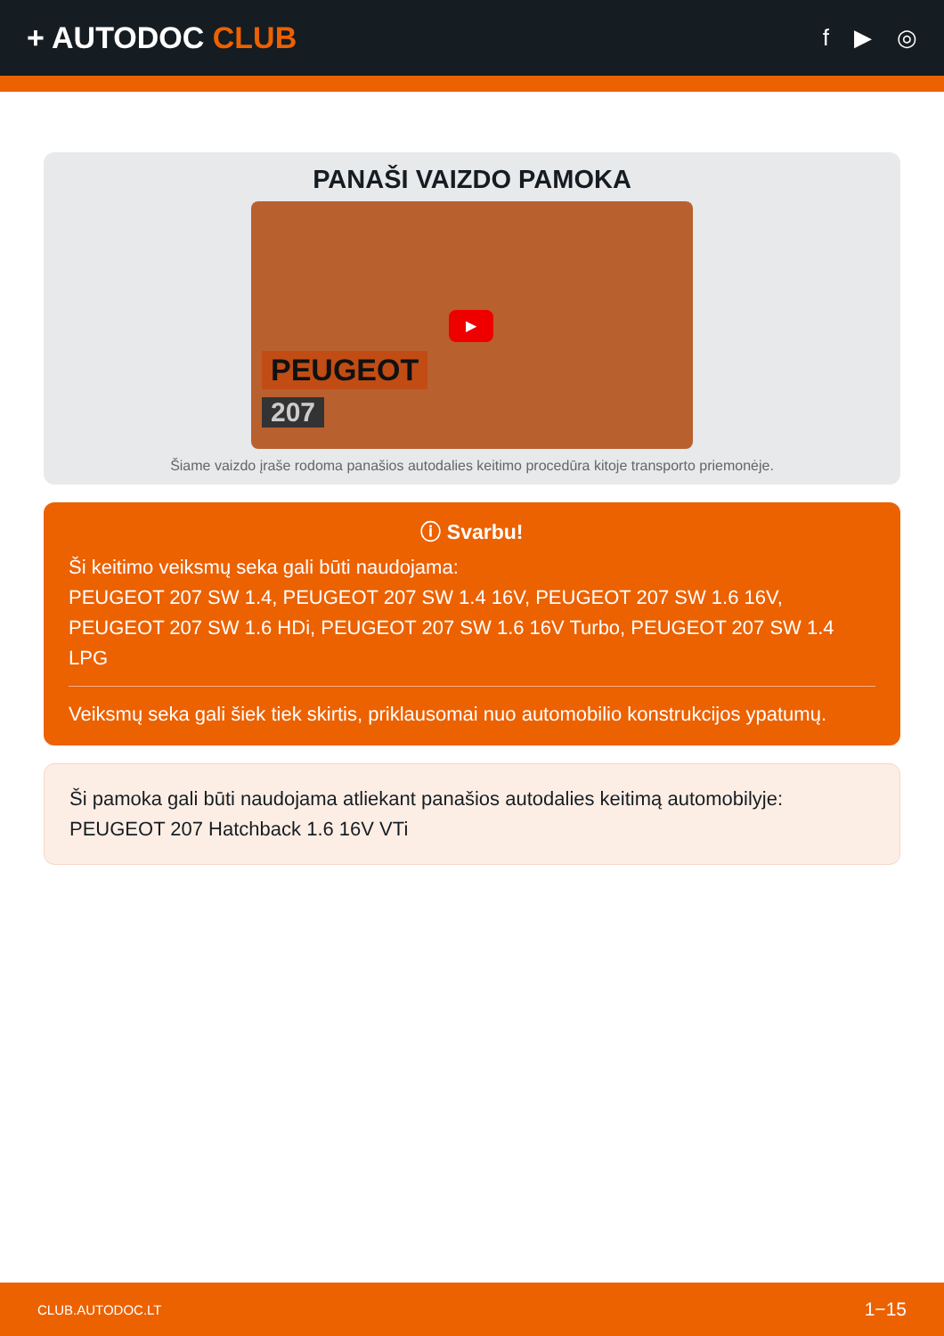+ AUTODOC CLUB
f ▶ ◎
PANAŠI VAIZDO PAMOKA
▶
PEUGEOT
207
Šiame vaizdo įraše rodoma panašios autodalies keitimo procedūra kitoje transporto priemonėje.
ⓘ Svarbu!
Ši keitimo veiksmų seka gali būti naudojama:
PEUGEOT 207 SW 1.4, PEUGEOT 207 SW 1.4 16V, PEUGEOT 207 SW 1.6 16V, PEUGEOT 207 SW 1.6 HDi, PEUGEOT 207 SW 1.6 16V Turbo, PEUGEOT 207 SW 1.4 LPG
Veiksmų seka gali šiek tiek skirtis, priklausomai nuo automobilio konstrukcijos ypatumų.
Ši pamoka gali būti naudojama atliekant panašios autodalies keitimą automobilyje: PEUGEOT 207 Hatchback 1.6 16V VTi
CLUB.AUTODOC.LT 1−15